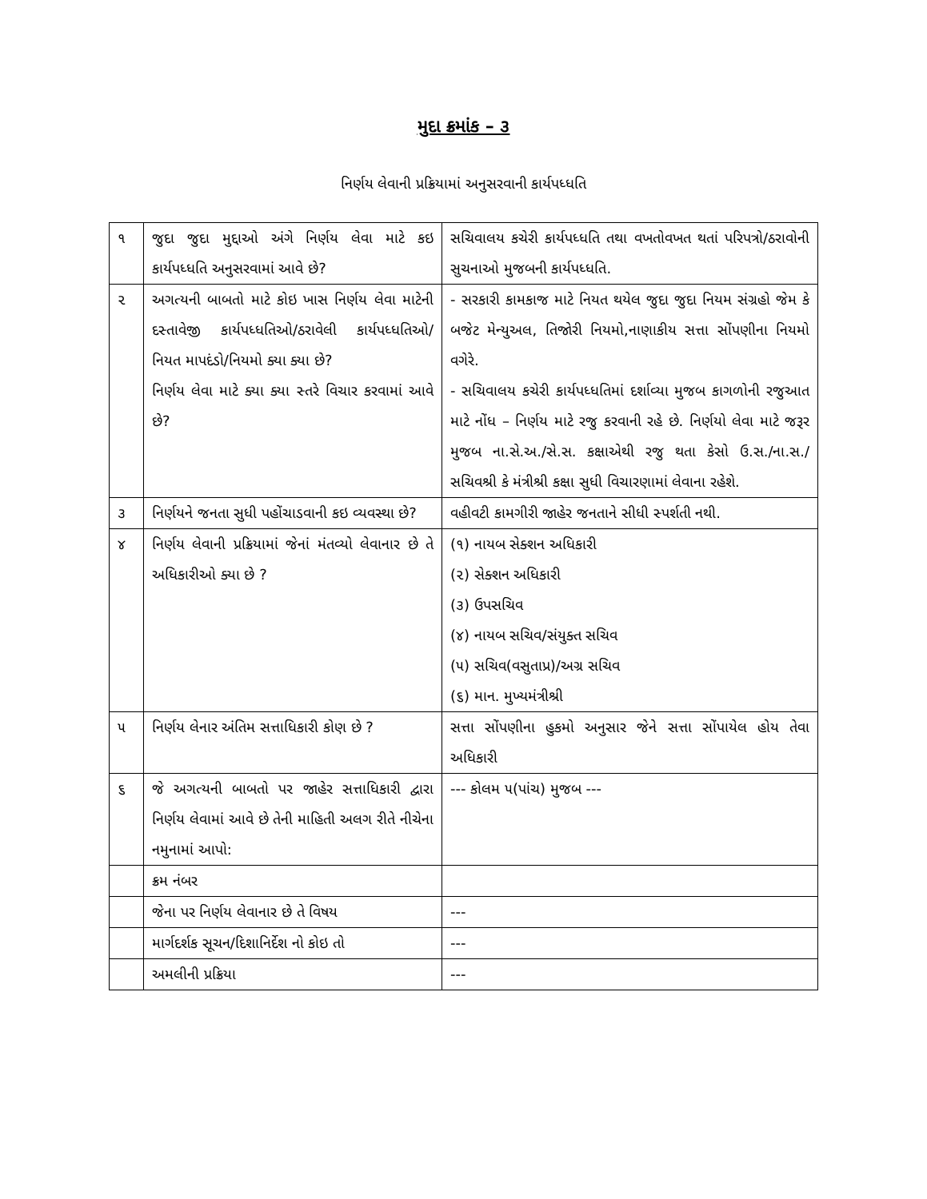મુદા ક્રમાંક – ૩
નિર્ણય લેવાની પ્રક્રિયામાં અનુસરવાની કાર્યપધ્ધતિ
| ૧ | જુદા જુદા મુદ્દાઓ અંગે નિર્ણય લેવા માટે કઇ કાર્યપધ્ધતિ અનુસરવામાં આવે છે? | સચિવાલય કચેરી કાર્યપધ્ધતિ તથા વખતોવખત થતાં પરિપત્રો/ઠરાવોની સુચનાઓ મુજબની કાર્યપધ્ધતિ. |
| ૨ | અગત્યની બાબતો માટે કોઇ ખાસ નિર્ણય લેવા માટેની દસ્તાવેજી કાર્યપધ્ધતિઓ/ઠરાવેલી કાર્યપધ્ધતિઓ/ નિયત માપદંડો/નિયમો ક્યા ક્યા છે? નિર્ણય લેવા માટે ક્યા ક્યા સ્તરે વિચાર કરવામાં આવે છે? | - સરકારી કામકાજ માટે નિયત થયેલ જુદા જુદા નિયમ સંગ્રહો જેમ કે બજેટ મેન્યુઅલ, તિજોરી નિયમો,નાણાકીય સત્તા સોંપણીના નિયમો વગેરે. - સચિવાલય કચેરી કાર્યપધ્ધતિમાં દર્શાવ્યા મુજબ કાગળોની રજુઆત માટે નોંધ – નિર્ણય માટે રજુ કરવાની રહે છે. નિર્ણયો લેવા માટે જરૂર મુજબ ના.સે.અ./સે.સ. કક્ષાએથી રજુ થતા કેસો ઉ.સ./ના.સ./સચિવશ્રી કે મંત્રીશ્રી કક્ષા સુધી વિચારણામાં લેવાના રહેશે. |
| ૩ | નિર્ણયને જનતા સુધી પહોંચાડવાની કઇ વ્યવસ્થા છે? | વહીવટી કામગીરી જાહેર જનતાને સીધી સ્પર્શતી નથી. |
| ૪ | નિર્ણય લેવાની પ્રક્રિયામાં જેનાં મંતવ્યો લેવાનાર છે તે અધિકારીઓ ક્યા છે ? | (૧) નાયબ સેક્શન અધિકારી (૨) સેક્શન અધિકારી (૩) ઉપસચિવ (૪) નાયબ સચિવ/સંયુક્ત સચિવ (૫) સચિવ(વસુતાપ્ર)/અગ્ર સચિવ (૬) માન. મુખ્યમંત્રીશ્રી |
| ૫ | નિર્ણય લેનાર અંતિમ સત્તાધિકારી કોણ છે ? | સત્તા સોંપણીના હુકમો અનુસાર જેને સત્તા સોંપાયેલ હોય તેવા અધિકારી |
| ૬ | જે અગત્યની બાબતો પર જાહેર સત્તાધિકારી દ્વારા નિર્ણય લેવામાં આવે છે તેની માહિતી અલગ રીતે નીચેના નમુનામાં આપો: | --- કોલમ ૫(પાંચ) મુજબ --- |
| | ક્રમ નંબર | |
| | જેના પર નિર્ણય લેવાનાર છે તે વિષય | --- |
| | માર્ગદર્શક સૂચન/દિશાનિર્દેશ નો કોઇ તો | --- |
| | અમલીની પ્રક્રિયા | --- |